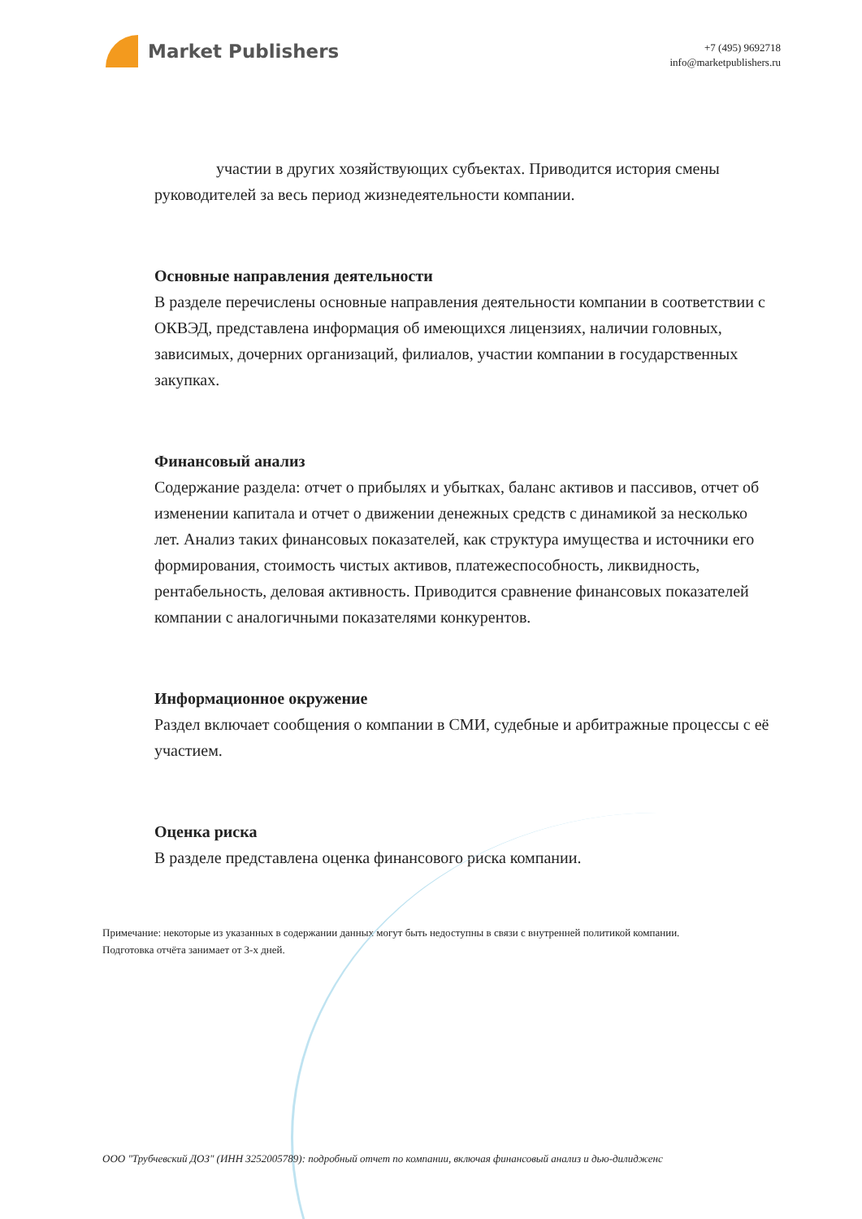Market Publishers
+7 (495) 9692718
info@marketpublishers.ru
участии в других хозяйствующих субъектах. Приводится история смены руководителей за весь период жизнедеятельности компании.
Основные направления деятельности
В разделе перечислены основные направления деятельности компании в соответствии с ОКВЭД, представлена информация об имеющихся лицензиях, наличии головных, зависимых, дочерних организаций, филиалов, участии компании в государственных закупках.
Финансовый анализ
Содержание раздела: отчет о прибылях и убытках, баланс активов и пассивов, отчет об изменении капитала и отчет о движении денежных средств с динамикой за несколько лет. Анализ таких финансовых показателей, как структура имущества и источники его формирования, стоимость чистых активов, платежеспособность, ликвидность, рентабельность, деловая активность. Приводится сравнение финансовых показателей компании с аналогичными показателями конкурентов.
Информационное окружение
Раздел включает сообщения о компании в СМИ, судебные и арбитражные процессы с её участием.
Оценка риска
В разделе представлена оценка финансового риска компании.
Примечание: некоторые из указанных в содержании данных могут быть недоступны в связи с внутренней политикой компании.
Подготовка отчёта занимает от 3-х дней.
ООО "Трубчевский ДОЗ" (ИНН 3252005789): подробный отчет по компании, включая финансовый анализ и дью-дилидженс